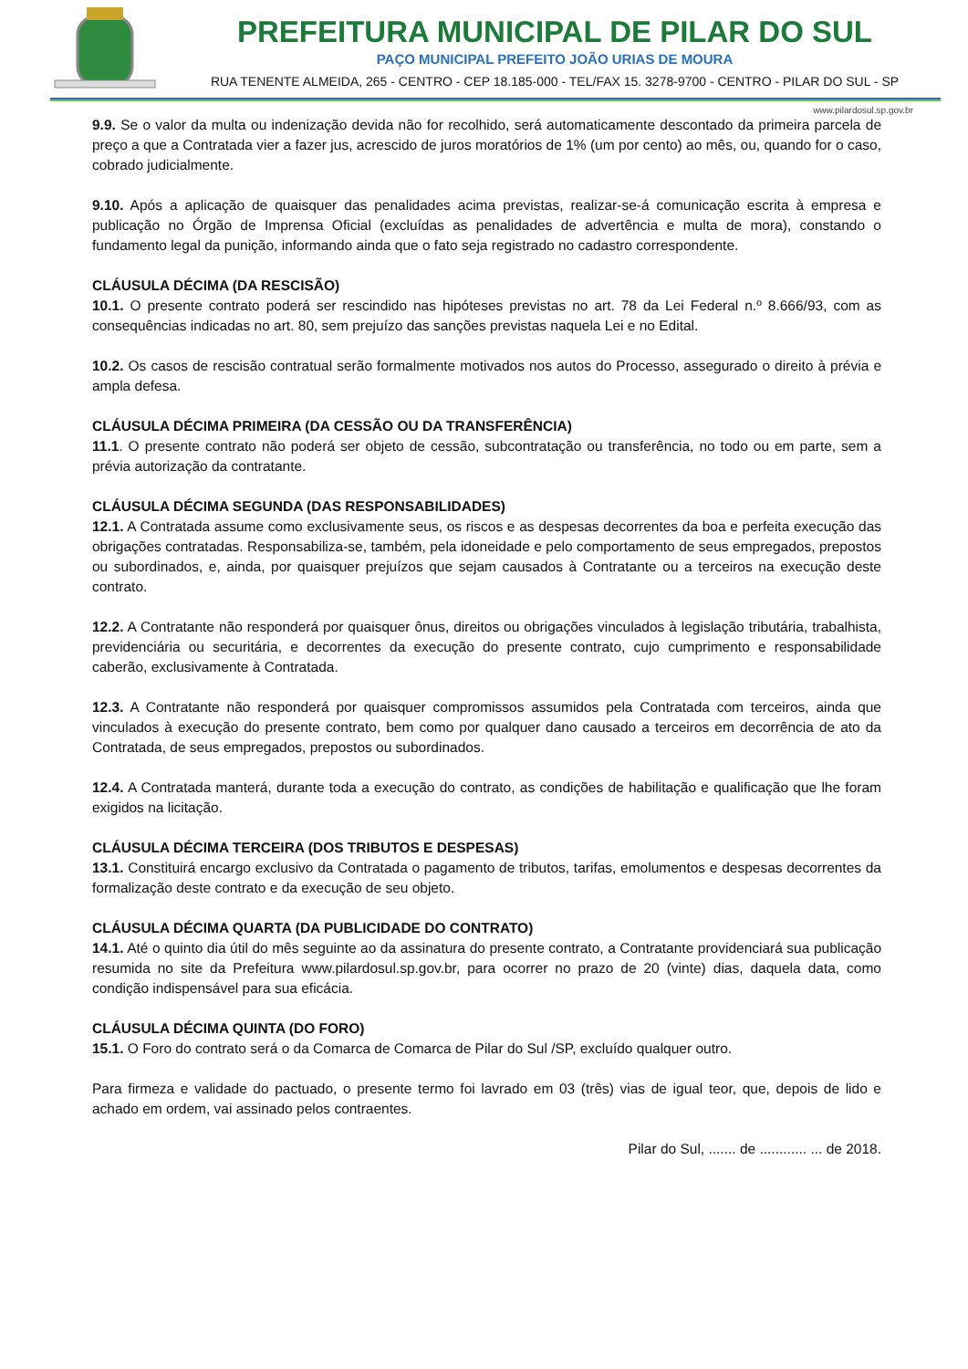PREFEITURA MUNICIPAL DE PILAR DO SUL
PAÇO MUNICIPAL PREFEITO JOÃO URIAS DE MOURA
RUA TENENTE ALMEIDA, 265 - CENTRO - CEP 18.185-000 - TEL/FAX 15. 3278-9700 - CENTRO - PILAR DO SUL - SP
www.pilardosul.sp.gov.br
9.9. Se o valor da multa ou indenização devida não for recolhido, será automaticamente descontado da primeira parcela de preço a que a Contratada vier a fazer jus, acrescido de juros moratórios de 1% (um por cento) ao mês, ou, quando for o caso, cobrado judicialmente.
9.10. Após a aplicação de quaisquer das penalidades acima previstas, realizar-se-á comunicação escrita à empresa e publicação no Órgão de Imprensa Oficial (excluídas as penalidades de advertência e multa de mora), constando o fundamento legal da punição, informando ainda que o fato seja registrado no cadastro correspondente.
CLÁUSULA DÉCIMA (DA RESCISÃO)
10.1. O presente contrato poderá ser rescindido nas hipóteses previstas no art. 78 da Lei Federal n.º 8.666/93, com as consequências indicadas no art. 80, sem prejuízo das sanções previstas naquela Lei e no Edital.
10.2. Os casos de rescisão contratual serão formalmente motivados nos autos do Processo, assegurado o direito à prévia e ampla defesa.
CLÁUSULA DÉCIMA PRIMEIRA (DA CESSÃO OU DA TRANSFERÊNCIA)
11.1. O presente contrato não poderá ser objeto de cessão, subcontratação ou transferência, no todo ou em parte, sem a prévia autorização da contratante.
CLÁUSULA DÉCIMA SEGUNDA (DAS RESPONSABILIDADES)
12.1. A Contratada assume como exclusivamente seus, os riscos e as despesas decorrentes da boa e perfeita execução das obrigações contratadas. Responsabiliza-se, também, pela idoneidade e pelo comportamento de seus empregados, prepostos ou subordinados, e, ainda, por quaisquer prejuízos que sejam causados à Contratante ou a terceiros na execução deste contrato.
12.2. A Contratante não responderá por quaisquer ônus, direitos ou obrigações vinculados à legislação tributária, trabalhista, previdenciária ou securitária, e decorrentes da execução do presente contrato, cujo cumprimento e responsabilidade caberão, exclusivamente à Contratada.
12.3. A Contratante não responderá por quaisquer compromissos assumidos pela Contratada com terceiros, ainda que vinculados à execução do presente contrato, bem como por qualquer dano causado a terceiros em decorrência de ato da Contratada, de seus empregados, prepostos ou subordinados.
12.4. A Contratada manterá, durante toda a execução do contrato, as condições de habilitação e qualificação que lhe foram exigidos na licitação.
CLÁUSULA DÉCIMA TERCEIRA (DOS TRIBUTOS E DESPESAS)
13.1. Constituirá encargo exclusivo da Contratada o pagamento de tributos, tarifas, emolumentos e despesas decorrentes da formalização deste contrato e da execução de seu objeto.
CLÁUSULA DÉCIMA QUARTA (DA PUBLICIDADE DO CONTRATO)
14.1. Até o quinto dia útil do mês seguinte ao da assinatura do presente contrato, a Contratante providenciará sua publicação resumida no site da Prefeitura www.pilardosul.sp.gov.br, para ocorrer no prazo de 20 (vinte) dias, daquela data, como condição indispensável para sua eficácia.
CLÁUSULA DÉCIMA QUINTA (DO FORO)
15.1. O Foro do contrato será o da Comarca de Comarca de Pilar do Sul /SP, excluído qualquer outro.
Para firmeza e validade do pactuado, o presente termo foi lavrado em 03 (três) vias de igual teor, que, depois de lido e achado em ordem, vai assinado pelos contraentes.
Pilar do Sul, ....... de ............ ... de 2018.